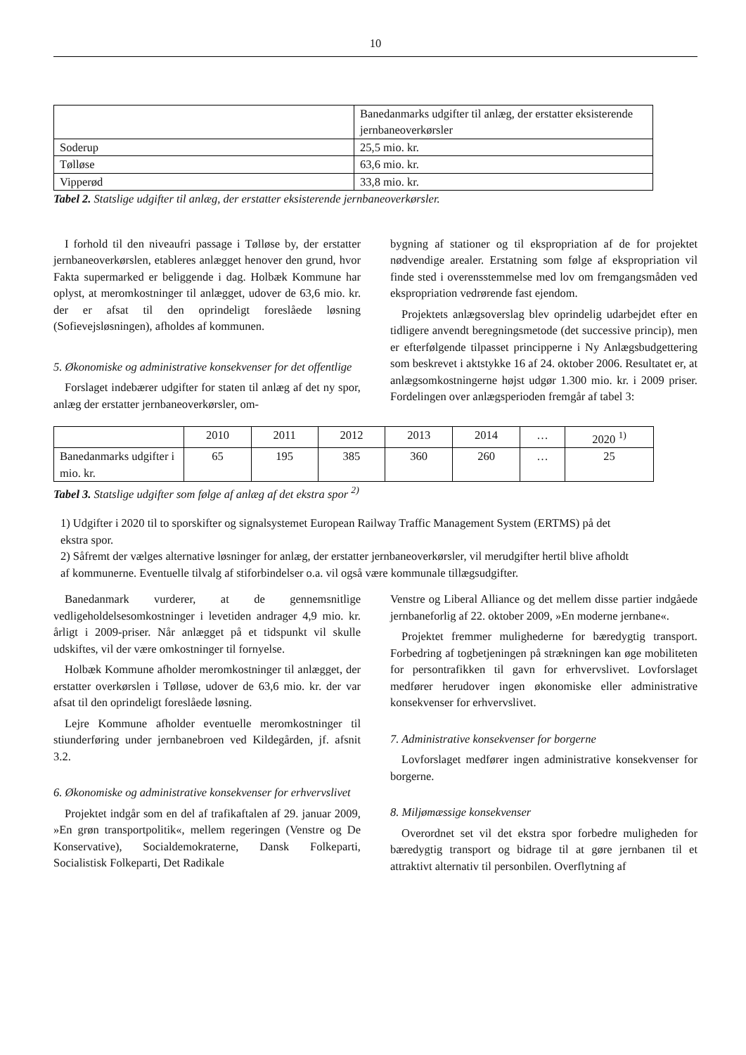10
| | Banedanmarks udgifter til anlæg, der erstatter eksisterende jernbaneoverkørsler |
| Soderup | 25,5 mio. kr. |
| Tølløse | 63,6 mio. kr. |
| Vipperød | 33,8 mio. kr. |
Tabel 2. Statslige udgifter til anlæg, der erstatter eksisterende jernbaneoverkørsler.
I forhold til den niveaufri passage i Tølløse by, der erstatter jernbaneoverkørslen, etableres anlægget henover den grund, hvor Fakta supermarked er beliggende i dag. Holbæk Kommune har oplyst, at meromkostninger til anlægget, udover de 63,6 mio. kr. der er afsat til den oprindeligt foreslåede løsning (Sofievejsløsningen), afholdes af kommunen.
5. Økonomiske og administrative konsekvenser for det offentlige
Forslaget indebærer udgifter for staten til anlæg af det ny spor, anlæg der erstatter jernbaneoverkørsler, om-
bygning af stationer og til ekspropriation af de for projektet nødvendige arealer. Erstatning som følge af ekspropriation vil finde sted i overensstemmelse med lov om fremgangsmåden ved ekspropriation vedrørende fast ejendom.
Projektets anlægsoverslag blev oprindelig udarbejdet efter en tidligere anvendt beregningsmetode (det successive princip), men er efterfølgende tilpasset principperne i Ny Anlægsbudgettering som beskrevet i aktstykke 16 af 24. oktober 2006. Resultatet er, at anlægsomkostningerne højst udgør 1.300 mio. kr. i 2009 priser. Fordelingen over anlægsperioden fremgår af tabel 3:
| | 2010 | 2011 | 2012 | 2013 | 2014 | … | 2020 <sup>1)</sup> |
| Banedanmarks udgifter i mio. kr. | 65 | 195 | 385 | 360 | 260 | … | 25 |
Tabel 3. Statslige udgifter som følge af anlæg af det ekstra spor <sup>2)</sup>
1) Udgifter i 2020 til to sporskifter og signalsystemet European Railway Traffic Management System (ERTMS) på det ekstra spor.
2) Såfremt der vælges alternative løsninger for anlæg, der erstatter jernbaneoverkørsler, vil merudgifter hertil blive afholdt af kommunerne. Eventuelle tilvalg af stiforbindelser o.a. vil også være kommunale tillægsudgifter.
Banedanmark vurderer, at de gennemsnitlige vedligeholdelsesomkostninger i levetiden andrager 4,9 mio. kr. årligt i 2009-priser. Når anlægget på et tidspunkt vil skulle udskiftes, vil der være omkostninger til fornyelse.
Holbæk Kommune afholder meromkostninger til anlægget, der erstatter overkørslen i Tølløse, udover de 63,6 mio. kr. der var afsat til den oprindeligt foreslåede løsning.
Lejre Kommune afholder eventuelle meromkostninger til stiunderføring under jernbanebroen ved Kildegården, jf. afsnit 3.2.
6. Økonomiske og administrative konsekvenser for erhvervslivet
Projektet indgår som en del af trafikaftalen af 29. januar 2009, »En grøn transportpolitik«, mellem regeringen (Venstre og De Konservative), Socialdemokraterne, Dansk Folkeparti, Socialistisk Folkeparti, Det Radikale
Venstre og Liberal Alliance og det mellem disse partier indgåede jernbaneforlig af 22. oktober 2009, »En moderne jernbane«.
Projektet fremmer mulighederne for bæredygtig transport. Forbedring af togbetjeningen på strækningen kan øge mobiliteten for persontrafikken til gavn for erhvervslivet. Lovforslaget medfører herudover ingen økonomiske eller administrative konsekvenser for erhvervslivet.
7. Administrative konsekvenser for borgerne
Lovforslaget medfører ingen administrative konsekvenser for borgerne.
8. Miljømæssige konsekvenser
Overordnet set vil det ekstra spor forbedre muligheden for bæredygtig transport og bidrage til at gøre jernbanen til et attraktivt alternativ til personbilen. Overflytning af